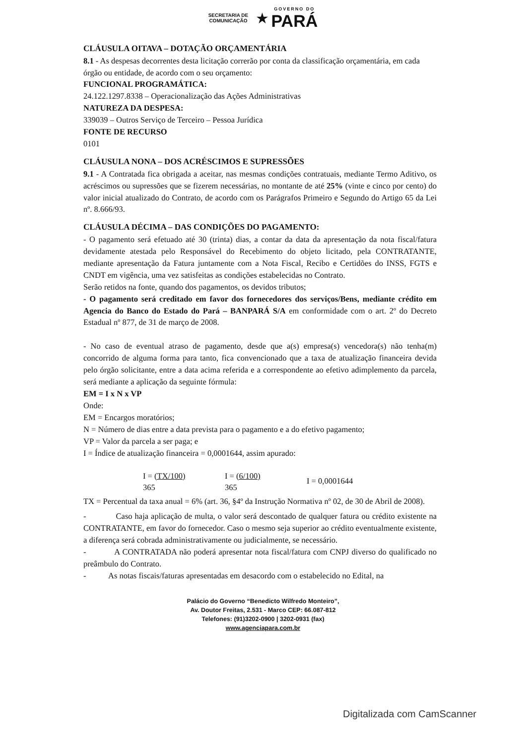SECRETARIA DE
COMUNICAÇÃO ★ GOVERNO DO PARÁ
CLÁUSULA OITAVA – DOTAÇÃO ORÇAMENTÁRIA
8.1 - As despesas decorrentes desta licitação correrão por conta da classificação orçamentária, em cada órgão ou entidade, de acordo com o seu orçamento:
FUNCIONAL PROGRAMÁTICA:
24.122.1297.8338 – Operacionalização das Ações Administrativas
NATUREZA DA DESPESA:
339039 – Outros Serviço de Terceiro – Pessoa Jurídica
FONTE DE RECURSO
0101
CLÁUSULA NONA – DOS ACRÉSCIMOS E SUPRESSÕES
9.1 - A Contratada fica obrigada a aceitar, nas mesmas condições contratuais, mediante Termo Aditivo, os acréscimos ou supressões que se fizerem necessárias, no montante de até 25% (vinte e cinco por cento) do valor inicial atualizado do Contrato, de acordo com os Parágrafos Primeiro e Segundo do Artigo 65 da Lei nº. 8.666/93.
CLÁUSULA DÉCIMA – DAS CONDIÇÕES DO PAGAMENTO:
- O pagamento será efetuado até 30 (trinta) dias, a contar da data da apresentação da nota fiscal/fatura devidamente atestada pelo Responsável do Recebimento do objeto licitado, pela CONTRATANTE, mediante apresentação da Fatura juntamente com a Nota Fiscal, Recibo e Certidões do INSS, FGTS e CNDT em vigência, uma vez satisfeitas as condições estabelecidas no Contrato.
Serão retidos na fonte, quando dos pagamentos, os devidos tributos;
- O pagamento será creditado em favor dos fornecedores dos serviços/Bens, mediante crédito em Agencia do Banco do Estado do Pará – BANPARÁ S/A em conformidade com o art. 2º do Decreto Estadual nº 877, de 31 de março de 2008.
- No caso de eventual atraso de pagamento, desde que a(s) empresa(s) vencedora(s) não tenha(m) concorrido de alguma forma para tanto, fica convencionado que a taxa de atualização financeira devida pelo órgão solicitante, entre a data acima referida e a correspondente ao efetivo adimplemento da parcela, será mediante a aplicação da seguinte fórmula:
EM = I x N x VP
Onde:
EM = Encargos moratórios;
N = Número de dias entre a data prevista para o pagamento e a do efetivo pagamento;
VP = Valor da parcela a ser paga; e
I = Índice de atualização financeira = 0,0001644, assim apurado:
I = (TX/100)
365
I = (6/100)
365
I = 0,0001644
TX = Percentual da taxa anual = 6% (art. 36, §4º da Instrução Normativa nº 02, de 30 de Abril de 2008).
- Caso haja aplicação de multa, o valor será descontado de qualquer fatura ou crédito existente na CONTRATANTE, em favor do fornecedor. Caso o mesmo seja superior ao crédito eventualmente existente, a diferença será cobrada administrativamente ou judicialmente, se necessário.
- A CONTRATADA não poderá apresentar nota fiscal/fatura com CNPJ diverso do qualificado no preâmbulo do Contrato.
- As notas fiscais/faturas apresentadas em desacordo com o estabelecido no Edital, na
Palácio do Governo “Benedicto Wilfredo Monteiro”,
Av. Doutor Freitas, 2.531 - Marco CEP: 66.087-812
Telefones: (91)3202-0900 | 3202-0931 (fax)
www.agenciapara.com.br
Digitalizada com CamScanner